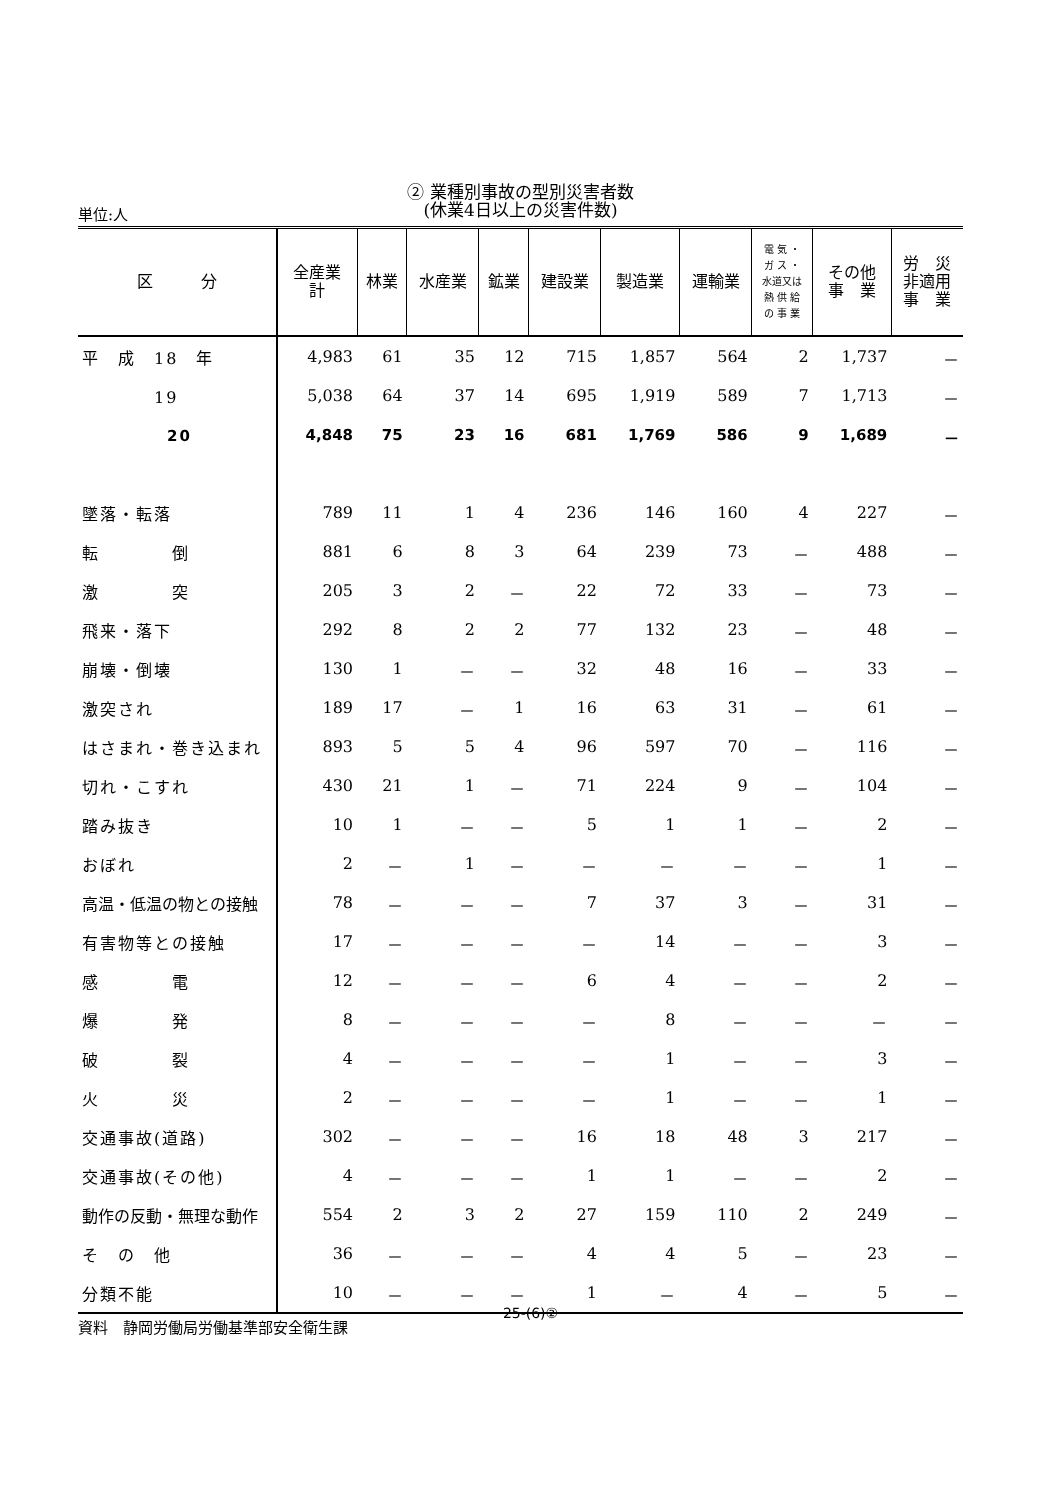② 業種別事故の型別災害者数
(休業4日以上の災害件数)
単位:人
| 区 分 | 全産業 計 | 林業 | 水産業 | 鉱業 | 建設業 | 製造業 | 運輸業 | 電 気 ・ ガ ス ・ 水道又は 熱 供 給 の 事 業 | その他 事 業 | 労 災 非適用 事 業 |
| --- | --- | --- | --- | --- | --- | --- | --- | --- | --- | --- |
| 平 成 18 年 | 4,983 | 61 | 35 | 12 | 715 | 1,857 | 564 | 2 | 1,737 | － |
| 19 | 5,038 | 64 | 37 | 14 | 695 | 1,919 | 589 | 7 | 1,713 | － |
| 20 | 4,848 | 75 | 23 | 16 | 681 | 1,769 | 586 | 9 | 1,689 | － |
| 墜落・転落 | 789 | 11 | 1 | 4 | 236 | 146 | 160 | 4 | 227 | － |
| 転 倒 | 881 | 6 | 8 | 3 | 64 | 239 | 73 | － | 488 | － |
| 激 突 | 205 | 3 | 2 | － | 22 | 72 | 33 | － | 73 | － |
| 飛来・落下 | 292 | 8 | 2 | 2 | 77 | 132 | 23 | － | 48 | － |
| 崩壊・倒壊 | 130 | 1 | － | － | 32 | 48 | 16 | － | 33 | － |
| 激突され | 189 | 17 | － | 1 | 16 | 63 | 31 | － | 61 | － |
| はさまれ・巻き込まれ | 893 | 5 | 5 | 4 | 96 | 597 | 70 | － | 116 | － |
| 切れ・こすれ | 430 | 21 | 1 | － | 71 | 224 | 9 | － | 104 | － |
| 踏み抜き | 10 | 1 | － | － | 5 | 1 | 1 | － | 2 | － |
| おぼれ | 2 | － | 1 | － | － | － | － | － | 1 | － |
| 高温・低温の物との接触 | 78 | － | － | － | 7 | 37 | 3 | － | 31 | － |
| 有害物等との接触 | 17 | － | － | － | － | 14 | － | － | 3 | － |
| 感 電 | 12 | － | － | － | 6 | 4 | － | － | 2 | － |
| 爆 発 | 8 | － | － | － | － | 8 | － | － | － | － |
| 破 裂 | 4 | － | － | － | － | 1 | － | － | 3 | － |
| 火 災 | 2 | － | － | － | － | 1 | － | － | 1 | － |
| 交通事故(道路) | 302 | － | － | － | 16 | 18 | 48 | 3 | 217 | － |
| 交通事故(その他) | 4 | － | － | － | 1 | 1 | － | － | 2 | － |
| 動作の反動・無理な動作 | 554 | 2 | 3 | 2 | 27 | 159 | 110 | 2 | 249 | － |
| そ の 他 | 36 | － | － | － | 4 | 4 | 5 | － | 23 | － |
| 分類不能 | 10 | － | － | － | 1 | － | 4 | － | 5 | － |
資料　静岡労働局労働基準部安全衛生課
25-(6)②